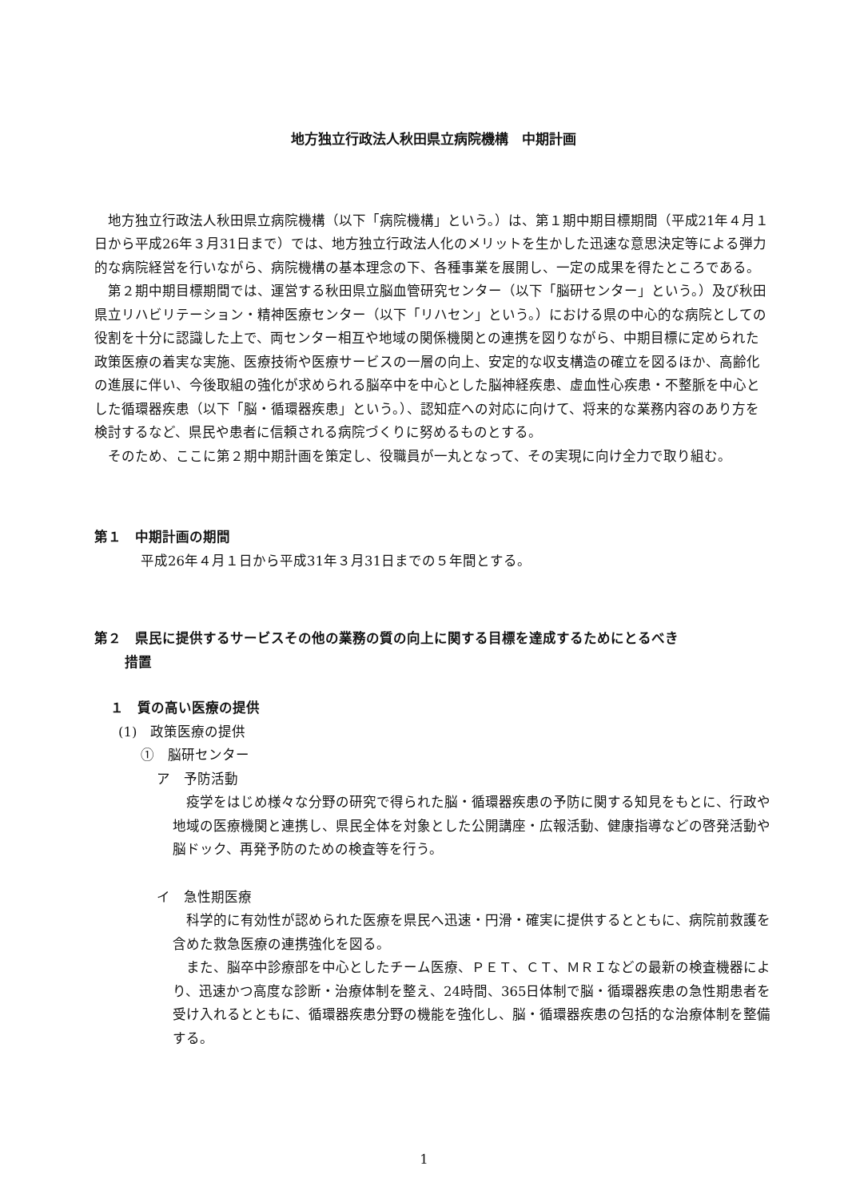地方独立行政法人秋田県立病院機構　中期計画
地方独立行政法人秋田県立病院機構（以下「病院機構」という。）は、第１期中期目標期間（平成21年４月１日から平成26年３月31日まで）では、地方独立行政法人化のメリットを生かした迅速な意思決定等による弾力的な病院経営を行いながら、病院機構の基本理念の下、各種事業を展開し、一定の成果を得たところである。
第２期中期目標期間では、運営する秋田県立脳血管研究センター（以下「脳研センター」という。）及び秋田県立リハビリテーション・精神医療センター（以下「リハセン」という。）における県の中心的な病院としての役割を十分に認識した上で、両センター相互や地域の関係機関との連携を図りながら、中期目標に定められた政策医療の着実な実施、医療技術や医療サービスの一層の向上、安定的な収支構造の確立を図るほか、高齢化の進展に伴い、今後取組の強化が求められる脳卒中を中心とした脳神経疾患、虚血性心疾患・不整脈を中心とした循環器疾患（以下「脳・循環器疾患」という。）、認知症への対応に向けて、将来的な業務内容のあり方を検討するなど、県民や患者に信頼される病院づくりに努めるものとする。
そのため、ここに第２期中期計画を策定し、役職員が一丸となって、その実現に向け全力で取り組む。
第１　中期計画の期間
平成26年４月１日から平成31年３月31日までの５年間とする。
第２　県民に提供するサービスその他の業務の質の向上に関する目標を達成するためにとるべき
措置
１　質の高い医療の提供
(1)　政策医療の提供
①　脳研センター
ア　予防活動
疫学をはじめ様々な分野の研究で得られた脳・循環器疾患の予防に関する知見をもとに、行政や地域の医療機関と連携し、県民全体を対象とした公開講座・広報活動、健康指導などの啓発活動や脳ドック、再発予防のための検査等を行う。
イ　急性期医療
科学的に有効性が認められた医療を県民へ迅速・円滑・確実に提供するとともに、病院前救護を含めた救急医療の連携強化を図る。
また、脳卒中診療部を中心としたチーム医療、ＰＥＴ、ＣＴ、ＭＲＩなどの最新の検査機器により、迅速かつ高度な診断・治療体制を整え、24時間、365日体制で脳・循環器疾患の急性期患者を受け入れるとともに、循環器疾患分野の機能を強化し、脳・循環器疾患の包括的な治療体制を整備する。
1